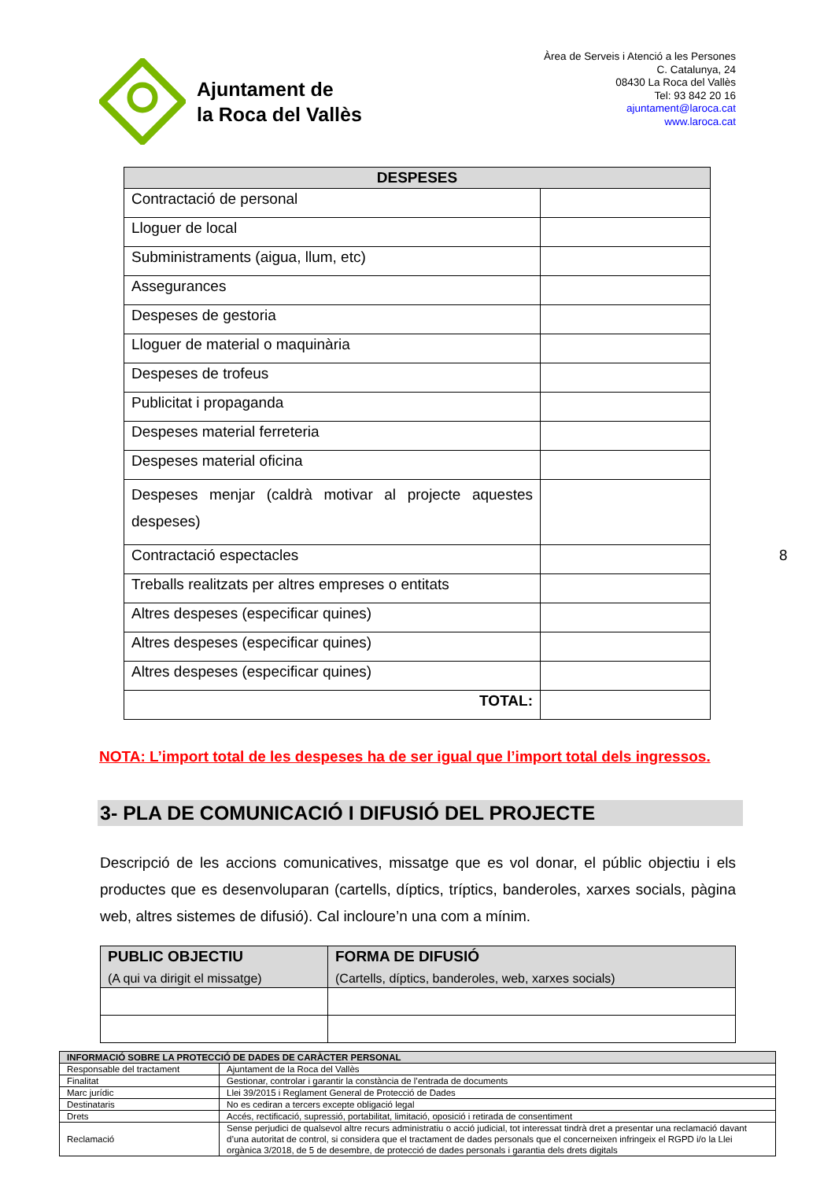Ajuntament de
la Roca del Vallès
Àrea de Serveis i Atenció a les Persones
C. Catalunya, 24
08430 La Roca del Vallès
Tel: 93 842 20 16
ajuntament@laroca.cat
www.laroca.cat
| DESPESES | |
| --- | --- |
| Contractació de personal | |
| Lloguer de local | |
| Subministraments (aigua, llum, etc) | |
| Assegurances | |
| Despeses de gestoria | |
| Lloguer de material o maquinària | |
| Despeses de trofeus | |
| Publicitat i propaganda | |
| Despeses material ferreteria | |
| Despeses material oficina | |
| Despeses menjar (caldrà motivar al projecte aquestes despeses) | |
| Contractació espectacles | |
| Treballs realitzats per altres empreses o entitats | |
| Altres despeses (especificar quines) | |
| Altres despeses (especificar quines) | |
| Altres despeses (especificar quines) | |
| TOTAL: | |
8
NOTA: L’import total de les despeses ha de ser igual que l’import total dels ingressos.
3- PLA DE COMUNICACIÓ I DIFUSIÓ DEL PROJECTE
Descripció de les accions comunicatives, missatge que es vol donar, el públic objectiu i els productes que es desenvoluparan (cartells, díptics, tríptics, banderoles, xarxes socials, pàgina web, altres sistemes de difusió). Cal incloure’n una com a mínim.
| PUBLIC OBJECTIU (A qui va dirigit el missatge) | FORMA DE DIFUSIÓ (Cartells, díptics, banderoles, web, xarxes socials) |
| --- | --- |
| INFORMACIÓ SOBRE LA PROTECCIÓ DE DADES DE CARÀCTER PERSONAL | |
| --- | --- |
| Responsable del tractament | Ajuntament de la Roca del Vallès |
| Finalitat | Gestionar, controlar i garantir la constància de l’entrada de documents |
| Marc jurídic | Llei 39/2015 i Reglament General de Protecció de Dades |
| Destinataris | No es cediran a tercers excepte obligació legal |
| Drets | Accés, rectificació, supressió, portabilitat, limitació, oposició i retirada de consentiment |
| Reclamació | Sense perjudici de qualsevol altre recurs administratiu o acció judicial, tot interessat tindrà dret a presentar una reclamació davant d’una autoritat de control, si considera que el tractament de dades personals que el concerneixen infringeix el RGPD i/o la Llei orgànica 3/2018, de 5 de desembre, de protecció de dades personals i garantia dels drets digitals |